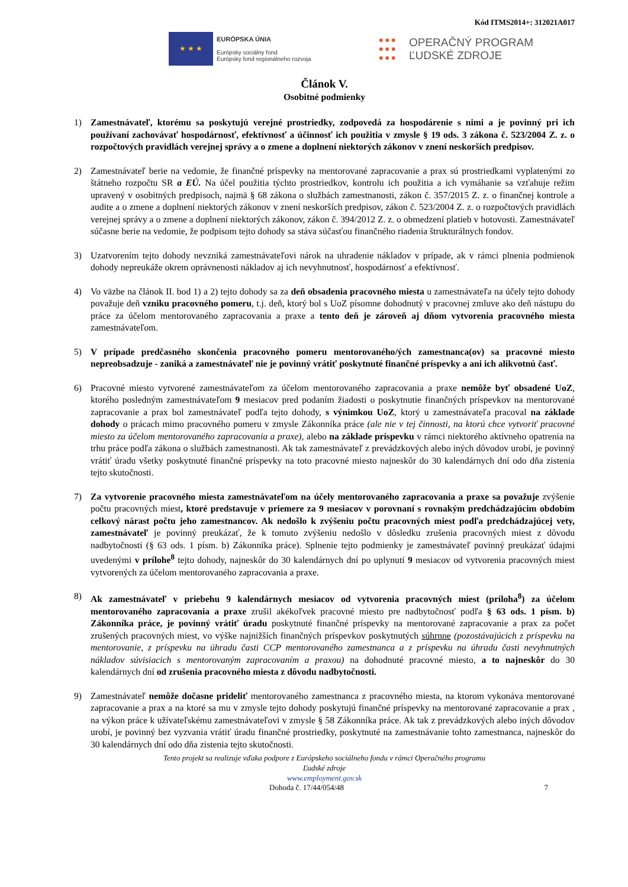Kód ITMS2014+: 312021A017
★ ★ ★
EURÓPSKA ÚNIA
Európsky sociálny fond
Európsky fond regionálneho rozvoja
●●●
●●●
●●●
OPERAČNÝ PROGRAM
ĽUDSKÉ ZDROJE
Článok V.
Osobitné podmienky
1) Zamestnávateľ, ktorému sa poskytujú verejné prostriedky, zodpovedá za hospodárenie s nimi a je povinný pri ich používaní zachovávať hospodárnosť, efektívnosť a účinnosť ich použitia v zmysle § 19 ods. 3 zákona č. 523/2004 Z. z. o rozpočtových pravidlách verejnej správy a o zmene a doplnení niektorých zákonov v znení neskorších predpisov.
2) Zamestnávateľ berie na vedomie, že finančné príspevky na mentorované zapracovanie a prax sú prostriedkami vyplatenými zo štátneho rozpočtu SR a EÚ. Na účel použitia týchto prostriedkov, kontrolu ich použitia a ich vymáhanie sa vzťahuje režim upravený v osobitných predpisoch, najmä § 68 zákona o službách zamestnanosti, zákon č. 357/2015 Z. z. o finančnej kontrole a audite a o zmene a doplnení niektorých zákonov v znení neskorších predpisov, zákon č. 523/2004 Z. z. o rozpočtových pravidlách verejnej správy a o zmene a doplnení niektorých zákonov, zákon č. 394/2012 Z. z. o obmedzení platieb v hotovosti. Zamestnávateľ súčasne berie na vedomie, že podpisom tejto dohody sa stáva súčasťou finančného riadenia štrukturálnych fondov.
3) Uzatvorením tejto dohody nevzniká zamestnávateľovi nárok na uhradenie nákladov v prípade, ak v rámci plnenia podmienok dohody nepreukáže okrem oprávnenosti nákladov aj ich nevyhnutnosť, hospodárnosť a efektívnosť.
4) Vo väzbe na článok II. bod 1) a 2) tejto dohody sa za deň obsadenia pracovného miesta u zamestnávateľa na účely tejto dohody považuje deň vzniku pracovného pomeru, t.j. deň, ktorý bol s UoZ písomne dohodnutý v pracovnej zmluve ako deň nástupu do práce za účelom mentorovaného zapracovania a praxe a tento deň je zároveň aj dňom vytvorenia pracovného miesta zamestnávateľom.
5) V prípade predčasného skončenia pracovného pomeru mentorovaného/ých zamestnanca(ov) sa pracovné miesto nepreobsadzuje - zaniká a zamestnávateľ nie je povinný vrátiť poskytnuté finančné príspevky a ani ich alikvotnú časť.
6) Pracovné miesto vytvorené zamestnávateľom za účelom mentorovaného zapracovania a praxe nemôže byť obsadené UoZ, ktorého posledným zamestnávateľom 9 mesiacov pred podaním žiadosti o poskytnutie finančných príspevkov na mentorované zapracovanie a prax bol zamestnávateľ podľa tejto dohody, s výnimkou UoZ, ktorý u zamestnávateľa pracoval na základe dohody o prácach mimo pracovného pomeru v zmysle Zákonníka práce (ale nie v tej činnosti, na ktorú chce vytvoriť pracovné miesto za účelom mentorovaného zapracovania a praxe), alebo na základe príspevku v rámci niektorého aktívneho opatrenia na trhu práce podľa zákona o službách zamestnanosti. Ak tak zamestnávateľ z prevádzkových alebo iných dôvodov urobí, je povinný vrátiť úradu všetky poskytnuté finančné príspevky na toto pracovné miesto najneskôr do 30 kalendárnych dní odo dňa zistenia tejto skutočnosti.
7) Za vytvorenie pracovného miesta zamestnávateľom na účely mentorovaného zapracovania a praxe sa považuje zvýšenie počtu pracovných miest, ktoré predstavuje v priemere za 9 mesiacov v porovnaní s rovnakým predchádzajúcim obdobím celkový nárast počtu jeho zamestnancov. Ak nedošlo k zvýšeniu počtu pracovných miest podľa predchádzajúcej vety, zamestnávateľ je povinný preukázať, že k tomuto zvýšeniu nedošlo v dôsledku zrušenia pracovných miest z dôvodu nadbytočnosti (§ 63 ods. 1 písm. b) Zákonníka práce). Splnenie tejto podmienky je zamestnávateľ povinný preukázať údajmi uvedenými v prílohe<sup>8</sup> tejto dohody, najneskôr do 30 kalendárnych dní po uplynutí 9 mesiacov od vytvorenia pracovných miest vytvorených za účelom mentorovaného zapracovania a praxe.
8) Ak zamestnávateľ v priebehu 9 kalendárnych mesiacov od vytvorenia pracovných miest (príloha<sup>8</sup>) za účelom mentorovaného zapracovania a praxe zrušil akékoľvek pracovné miesto pre nadbytočnosť podľa § 63 ods. 1 písm. b) Zákonníka práce, je povinný vrátiť úradu poskytnuté finančné príspevky na mentorované zapracovanie a prax za počet zrušených pracovných miest, vo výške najnižších finančných príspevkov poskytnutých súhrnne (pozostávajúcich z príspevku na mentorovanie, z príspevku na úhradu časti CCP mentorovaného zamestnanca a z príspevku na úhradu časti nevyhnutných nákladov súvisiacich s mentorovaným zapracovaním a praxou) na dohodnuté pracovné miesto, a to najneskôr do 30 kalendárnych dní od zrušenia pracovného miesta z dôvodu nadbytočnosti.
9) Zamestnávateľ nemôže dočasne prideliť mentorovaného zamestnanca z pracovného miesta, na ktorom vykonáva mentorované zapracovanie a prax a na ktoré sa mu v zmysle tejto dohody poskytujú finančné príspevky na mentorované zapracovanie a prax , na výkon práce k užívateľskému zamestnávateľovi v zmysle § 58 Zákonníka práce. Ak tak z prevádzkových alebo iných dôvodov urobí, je povinný bez vyzvania vrátiť úradu finančné prostriedky, poskytnuté na zamestnávanie tohto zamestnanca, najneskôr do 30 kalendárnych dní odo dňa zistenia tejto skutočnosti.
Tento projekt sa realizuje vďaka podpore z Európskeho sociálneho fondu v rámci Operačného programu
Ľudské zdroje
www.employment.gov.sk
Dohoda č. 17/44/054/48 7